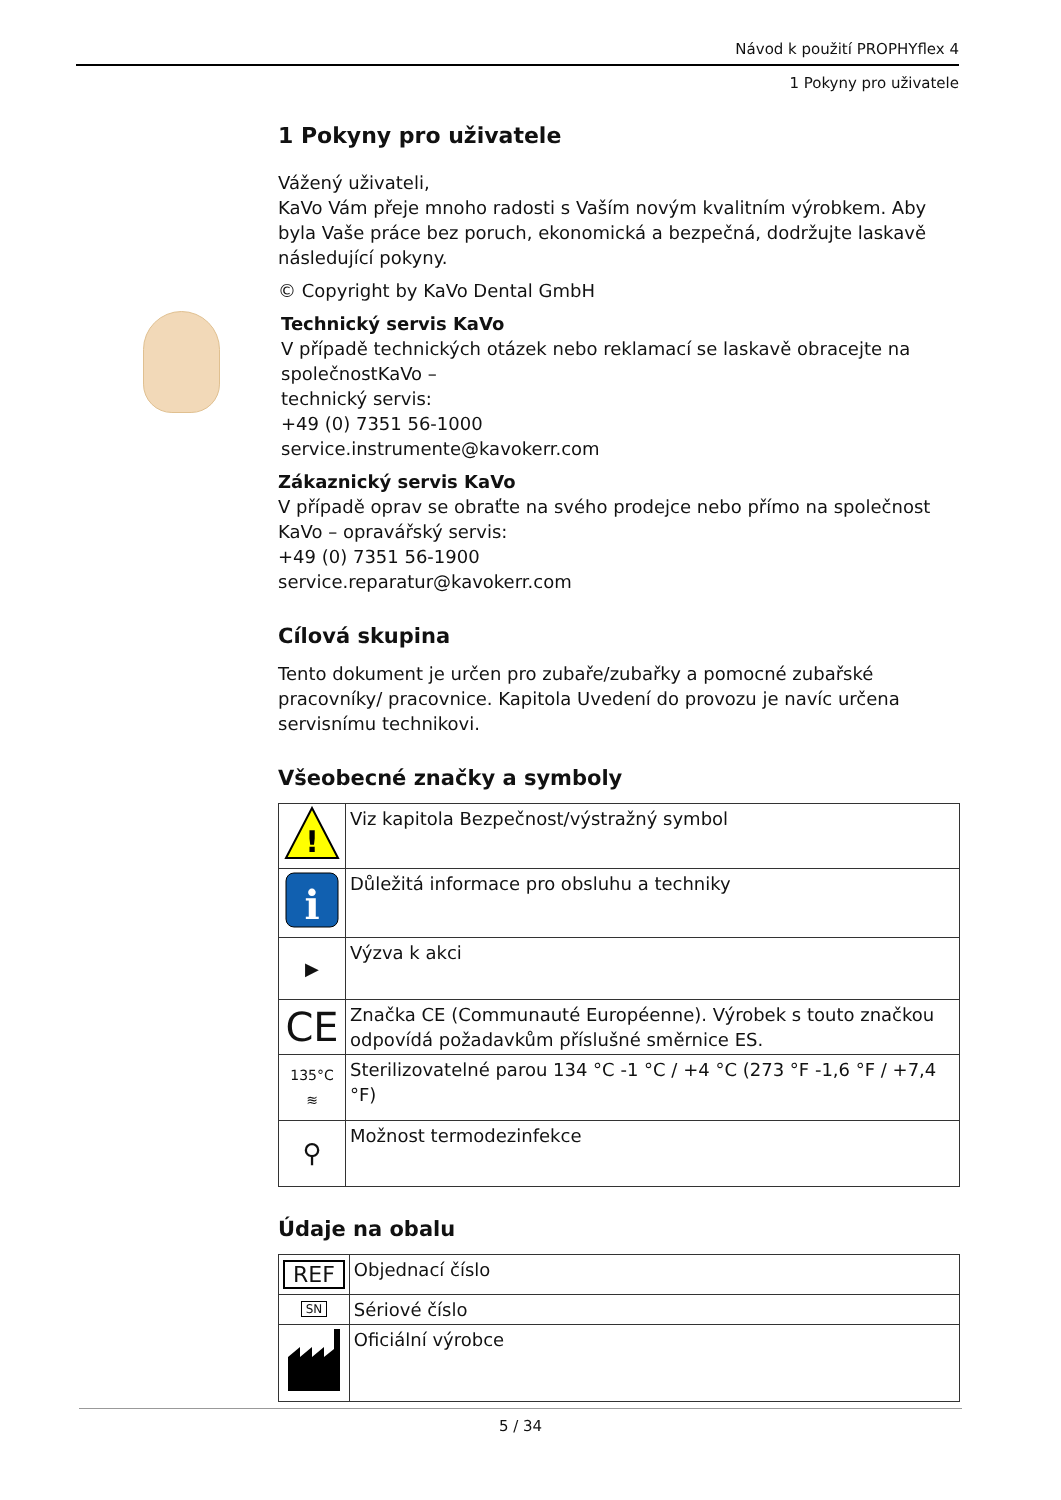Návod k použití PROPHYflex 4
1 Pokyny pro uživatele
1 Pokyny pro uživatele
Vážený uživateli,
KaVo Vám přeje mnoho radosti s Vaším novým kvalitním výrobkem. Aby byla Vaše práce bez poruch, ekonomická a bezpečná, dodržujte laskavě následující pokyny.
© Copyright by KaVo Dental GmbH
Technický servis KaVo
V případě technických otázek nebo reklamací se laskavě obracejte na společnostKaVo –
technický servis:
+49 (0) 7351 56-1000
service.instrumente@kavokerr.com
Zákaznický servis KaVo
V případě oprav se obraťte na svého prodejce nebo přímo na společnost KaVo – opravářský servis:
+49 (0) 7351 56-1900
service.reparatur@kavokerr.com
Cílová skupina
Tento dokument je určen pro zubaře/zubařky a pomocné zubařské pracovníky/ pracovnice. Kapitola Uvedení do provozu je navíc určena servisnímu technikovi.
Všeobecné značky a symboly
| ! | Viz kapitola Bezpečnost/výstražný symbol |
| i | Důležitá informace pro obsluhu a techniky |
| ▶ | Výzva k akci |
| CE | Značka CE (Communauté Européenne). Výrobek s touto značkou od­povídá požadavkům příslušné směrnice ES. |
| 135°C ≋ | Sterilizovatelné parou 134 °C -1 °C / +4 °C (273 °F -1,6 °F / +7,4 °F) |
| ⚲ | Možnost termodezinfekce |
Údaje na obalu
| REF | Objednací číslo |
| SN | Sériové číslo |
| | Oficiální výrobce |
5 / 34